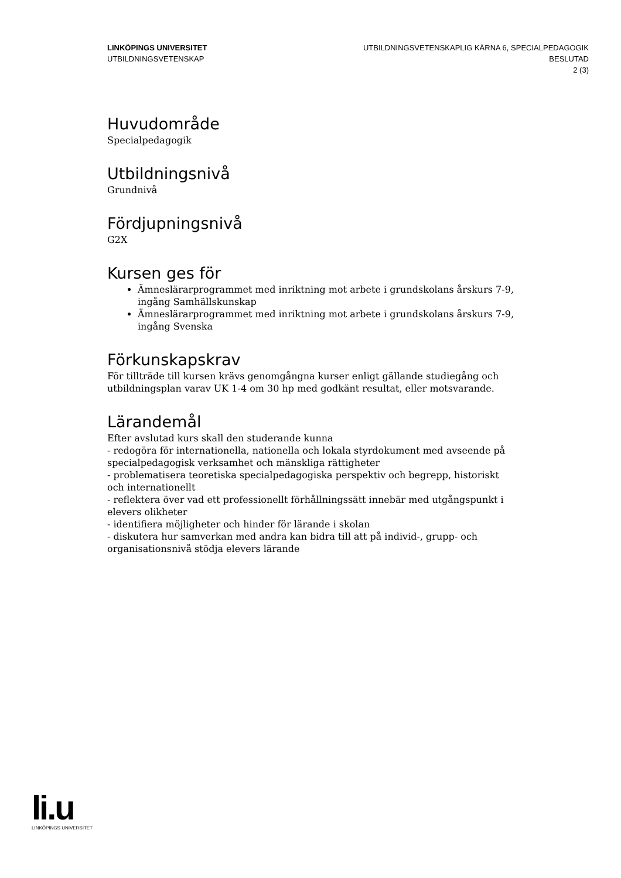LINKÖPINGS UNIVERSITET
UTBILDNINGSVETENSKAP
UTBILDNINGSVETENSKAPLIG KÄRNA 6, SPECIALPEDAGOGIK
BESLUTAD
2 (3)
Huvudområde
Specialpedagogik
Utbildningsnivå
Grundnivå
Fördjupningsnivå
G2X
Kursen ges för
Ämneslärarprogrammet med inriktning mot arbete i grundskolans årskurs 7-9, ingång Samhällskunskap
Ämneslärarprogrammet med inriktning mot arbete i grundskolans årskurs 7-9, ingång Svenska
Förkunskapskrav
För tillträde till kursen krävs genomgångna kurser enligt gällande studiegång och utbildningsplan varav UK 1-4 om 30 hp med godkänt resultat, eller motsvarande.
Lärandemål
Efter avslutad kurs skall den studerande kunna
- redogöra för internationella, nationella och lokala styrdokument med avseende på specialpedagogisk verksamhet och mänskliga rättigheter
- problematisera teoretiska specialpedagogiska perspektiv och begrepp, historiskt och internationellt
- reflektera över vad ett professionellt förhållningssätt innebär med utgångspunkt i elevers olikheter
- identifiera möjligheter och hinder för lärande i skolan
- diskutera hur samverkan med andra kan bidra till att på individ-, grupp- och organisationsnivå stödja elevers lärande
li.u
LINKÖPINGS UNIVERSITET